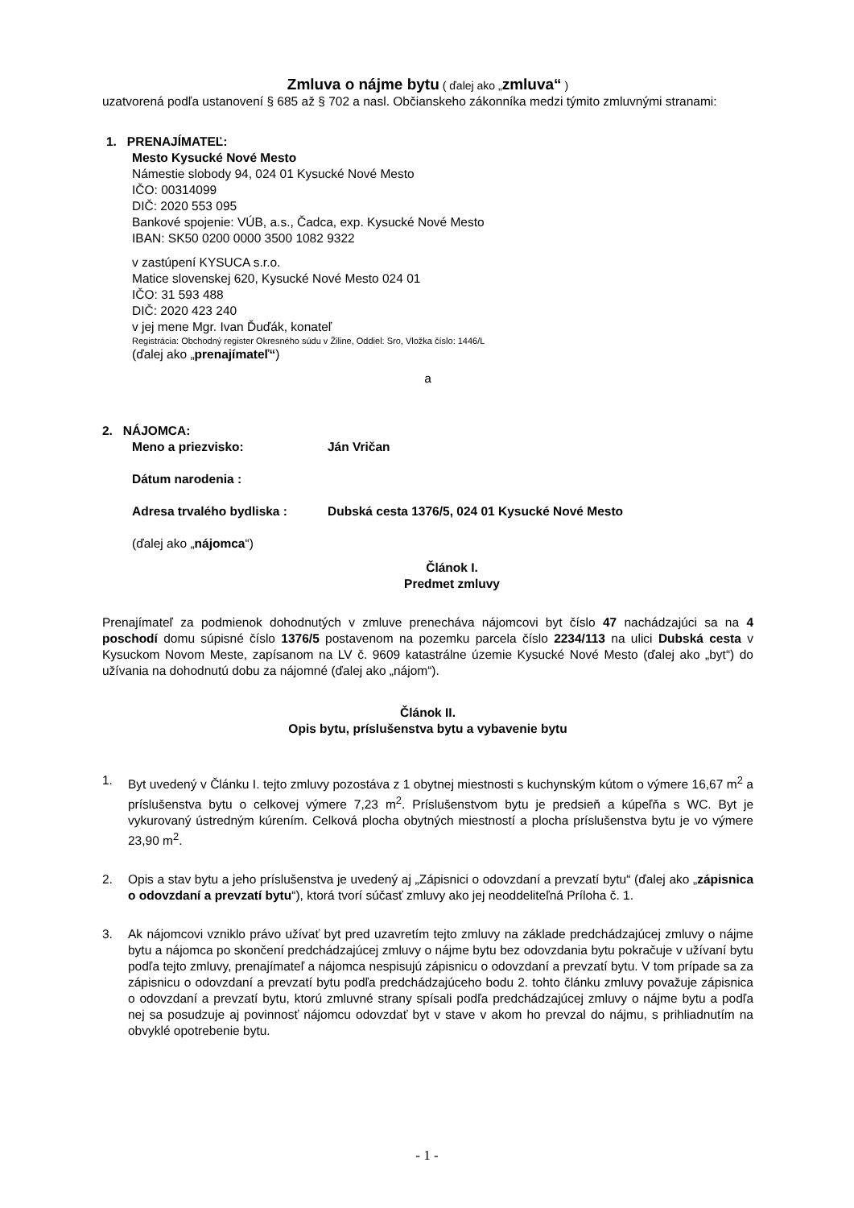Zmluva o nájme bytu ( ďalej ako „zmluva“ )
uzatvorená podľa ustanovení § 685 až § 702 a nasl. Občianskeho zákonníka medzi týmito zmluvnými stranami:
1. PRENAJÍMATEĽ:
Mesto Kysucké Nové Mesto
Námestie slobody 94, 024 01 Kysucké Nové Mesto
IČO: 00314099
DIČ: 2020 553 095
Bankové spojenie: VÚB, a.s., Čadca, exp. Kysucké Nové Mesto
IBAN: SK50 0200 0000 3500 1082 9322
v zastúpení KYSUCA s.r.o.
Matice slovenskej 620, Kysucké Nové Mesto 024 01
IČO: 31 593 488
DIČ: 2020 423 240
v jej mene Mgr. Ivan Ďuďák, konateľ
Registrácia: Obchodný register Okresného súdu v Žiline, Oddiel: Sro, Vložka číslo: 1446/L
(ďalej ako „prenajímateľ“)
a
2. NÁJOMCA:
Meno a priezvisko: Ján Vričan
Dátum narodenia :
Adresa trvalého bydliska : Dubská cesta 1376/5, 024 01 Kysucké Nové Mesto
(ďalej ako „nájomca“)
Článok I.
Predmet zmluvy
Prenajímateľ za podmienok dohodnutých v zmluve prenecháva nájomcovi byt číslo 47 nachádzajúci sa na 4 poschodí domu súpisné číslo 1376/5 postavenom na pozemku parcela číslo 2234/113 na ulici Dubská cesta v Kysuckom Novom Meste, zapísanom na LV č. 9609 katastrálne územie Kysucké Nové Mesto (ďalej ako „byt“) do užívania na dohodnutú dobu za nájomné (ďalej ako „nájom“).
Článok II.
Opis bytu, príslušenstva bytu a vybavenie bytu
1. Byt uvedený v Článku I. tejto zmluvy pozostáva z 1 obytnej miestnosti s kuchynským kútom o výmere 16,67 m<sup>2</sup> a príslušenstva bytu o celkovej výmere 7,23 m<sup>2</sup>. Príslušenstvom bytu je predsieň a kúpeľňa s WC. Byt je vykurovaný ústredným kúrením. Celková plocha obytných miestností a plocha príslušenstva bytu je vo výmere 23,90 m<sup>2</sup>.
2. Opis a stav bytu a jeho príslušenstva je uvedený aj „Zápisnici o odovzdaní a prevzatí bytu“ (ďalej ako „zápisnica o odovzdaní a prevzatí bytu“), ktorá tvorí súčasť zmluvy ako jej neoddeliteľná Príloha č. 1.
3. Ak nájomcovi vzniklo právo užívať byt pred uzavretím tejto zmluvy na základe predchádzajúcej zmluvy o nájme bytu a nájomca po skončení predchádzajúcej zmluvy o nájme bytu bez odovzdania bytu pokračuje v užívaní bytu podľa tejto zmluvy, prenajímateľ a nájomca nespisujú zápisnicu o odovzdaní a prevzatí bytu. V tom prípade sa za zápisnicu o odovzdaní a prevzatí bytu podľa predchádzajúceho bodu 2. tohto článku zmluvy považuje zápisnica o odovzdaní a prevzatí bytu, ktorú zmluvné strany spísali podľa predchádzajúcej zmluvy o nájme bytu a podľa nej sa posudzuje aj povinnosť nájomcu odovzdať byt v stave v akom ho prevzal do nájmu, s prihliadnutím na obvyklé opotrebenie bytu.
- 1 -